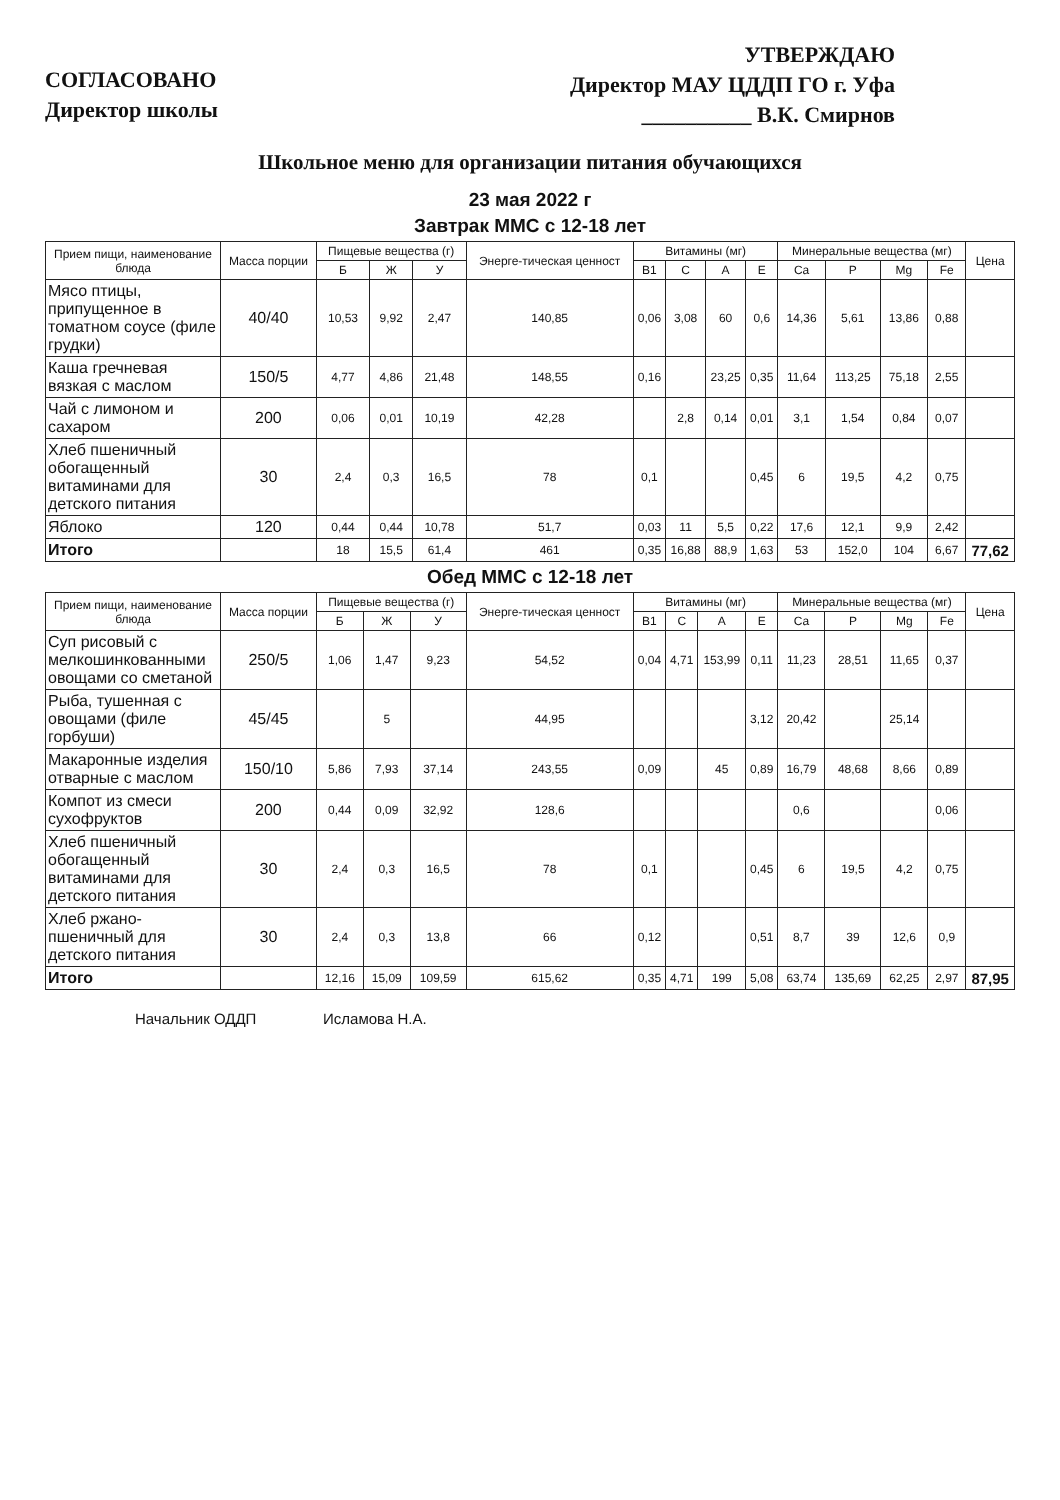СОГЛАСОВАНО
Директор школы
УТВЕРЖДАЮ
Директор МАУ ЦДДП ГО г. Уфа
__________ В.К. Смирнов
Школьное меню для организации питания обучающихся
23 мая 2022 г
Завтрак ММС с 12-18 лет
| Прием пищи, наименование блюда | Масса порции | Пищевые вещества (г) | | | Энерге-тическая ценност | Витамины (мг) | | | | Минеральные вещества (мг) | | | | Цена |
| --- | --- | --- | --- | --- | --- | --- | --- | --- | --- | --- | --- | --- | --- | --- |
| | | Б | Ж | У | | B1 | C | A | E | Ca | P | Mg | Fe | |
| Мясо птицы, припущенное в томатном соусе (филе грудки) | 40/40 | 10,53 | 9,92 | 2,47 | 140,85 | 0,06 | 3,08 | 60 | 0,6 | 14,36 | 5,61 | 13,86 | 0,88 | |
| Каша гречневая вязкая с маслом | 150/5 | 4,77 | 4,86 | 21,48 | 148,55 | 0,16 | | 23,25 | 0,35 | 11,64 | 113,25 | 75,18 | 2,55 | |
| Чай с лимоном и сахаром | 200 | 0,06 | 0,01 | 10,19 | 42,28 | | 2,8 | 0,14 | 0,01 | 3,1 | 1,54 | 0,84 | 0,07 | |
| Хлеб пшеничный обогащенный витаминами для детского питания | 30 | 2,4 | 0,3 | 16,5 | 78 | 0,1 | | | 0,45 | 6 | 19,5 | 4,2 | 0,75 | |
| Яблоко | 120 | 0,44 | 0,44 | 10,78 | 51,7 | 0,03 | 11 | 5,5 | 0,22 | 17,6 | 12,1 | 9,9 | 2,42 | |
| Итого | | 18 | 15,5 | 61,4 | 461 | 0,35 | 16,88 | 88,9 | 1,63 | 53 | 152,0 | 104 | 6,67 | 77,62 |
Обед ММС с 12-18 лет
| Прием пищи, наименование блюда | Масса порции | Пищевые вещества (г) | | | Энерге-тическая ценност | Витамины (мг) | | | | Минеральные вещества (мг) | | | | Цена |
| --- | --- | --- | --- | --- | --- | --- | --- | --- | --- | --- | --- | --- | --- | --- |
| | | Б | Ж | У | | B1 | C | A | E | Ca | P | Mg | Fe | |
| Суп рисовый с мелкошинкованными овощами со сметаной | 250/5 | 1,06 | 1,47 | 9,23 | 54,52 | 0,04 | 4,71 | 153,99 | 0,11 | 11,23 | 28,51 | 11,65 | 0,37 | |
| Рыба, тушенная с овощами (филе горбуши) | 45/45 | | 5 | | 44,95 | | | | 3,12 | 20,42 | | 25,14 | | |
| Макаронные изделия отварные с маслом | 150/10 | 5,86 | 7,93 | 37,14 | 243,55 | 0,09 | | 45 | 0,89 | 16,79 | 48,68 | 8,66 | 0,89 | |
| Компот из смеси сухофруктов | 200 | 0,44 | 0,09 | 32,92 | 128,6 | | | | | 0,6 | | | 0,06 | |
| Хлеб пшеничный обогащенный витаминами для детского питания | 30 | 2,4 | 0,3 | 16,5 | 78 | 0,1 | | | 0,45 | 6 | 19,5 | 4,2 | 0,75 | |
| Хлеб ржано-пшеничный для детского питания | 30 | 2,4 | 0,3 | 13,8 | 66 | 0,12 | | | 0,51 | 8,7 | 39 | 12,6 | 0,9 | |
| Итого | | 12,16 | 15,09 | 109,59 | 615,62 | 0,35 | 4,71 | 199 | 5,08 | 63,74 | 135,69 | 62,25 | 2,97 | 87,95 |
Начальник ОДДП Исламова Н.А.